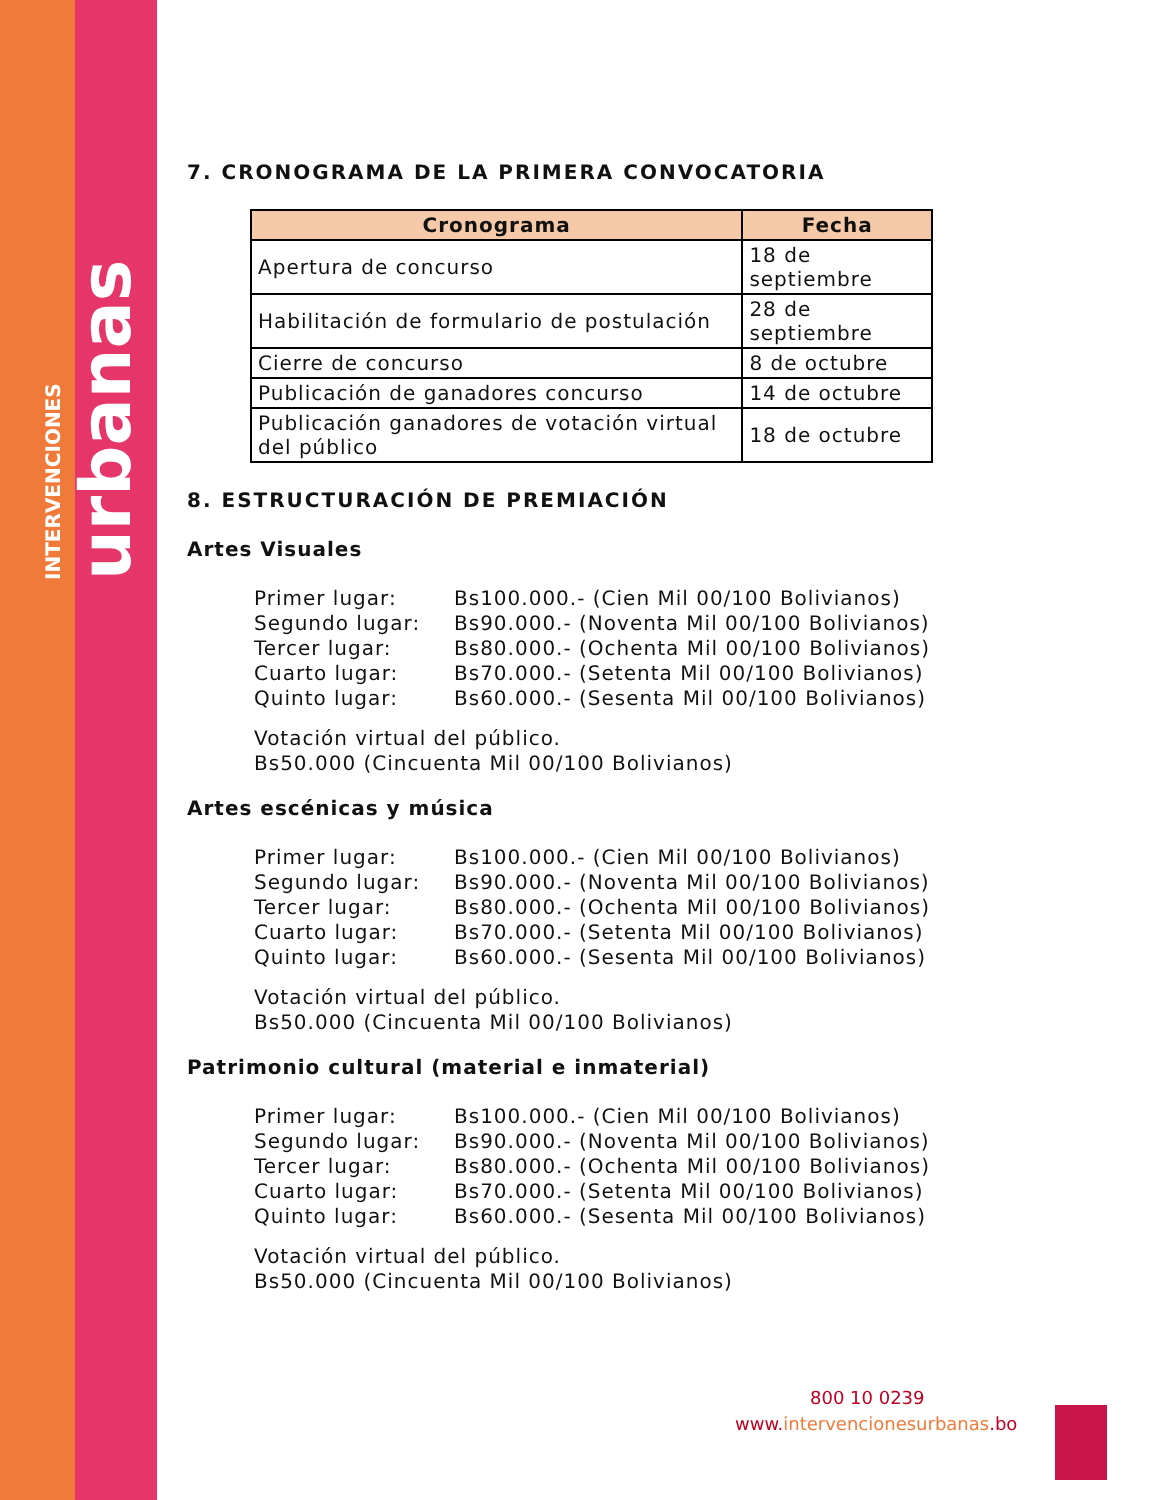INTERVENCIONES urbanas
7. CRONOGRAMA DE LA PRIMERA CONVOCATORIA
| Cronograma | Fecha |
| --- | --- |
| Apertura de concurso | 18 de septiembre |
| Habilitación de formulario de postulación | 28 de septiembre |
| Cierre de concurso | 8 de octubre |
| Publicación de ganadores concurso | 14 de octubre |
| Publicación ganadores de votación virtual del público | 18 de octubre |
8. ESTRUCTURACIÓN DE PREMIACIÓN
Artes Visuales
Primer lugar: Bs100.000.- (Cien Mil 00/100 Bolivianos)
Segundo lugar: Bs90.000.- (Noventa Mil 00/100 Bolivianos)
Tercer lugar: Bs80.000.- (Ochenta Mil 00/100 Bolivianos)
Cuarto lugar: Bs70.000.- (Setenta Mil 00/100 Bolivianos)
Quinto lugar: Bs60.000.- (Sesenta Mil 00/100 Bolivianos)
Votación virtual del público.
Bs50.000 (Cincuenta Mil 00/100 Bolivianos)
Artes escénicas y música
Primer lugar: Bs100.000.- (Cien Mil 00/100 Bolivianos)
Segundo lugar: Bs90.000.- (Noventa Mil 00/100 Bolivianos)
Tercer lugar: Bs80.000.- (Ochenta Mil 00/100 Bolivianos)
Cuarto lugar: Bs70.000.- (Setenta Mil 00/100 Bolivianos)
Quinto lugar: Bs60.000.- (Sesenta Mil 00/100 Bolivianos)
Votación virtual del público.
Bs50.000 (Cincuenta Mil 00/100 Bolivianos)
Patrimonio cultural (material e inmaterial)
Primer lugar: Bs100.000.- (Cien Mil 00/100 Bolivianos)
Segundo lugar: Bs90.000.- (Noventa Mil 00/100 Bolivianos)
Tercer lugar: Bs80.000.- (Ochenta Mil 00/100 Bolivianos)
Cuarto lugar: Bs70.000.- (Setenta Mil 00/100 Bolivianos)
Quinto lugar: Bs60.000.- (Sesenta Mil 00/100 Bolivianos)
Votación virtual del público.
Bs50.000 (Cincuenta Mil 00/100 Bolivianos)
800 10 0239
www.intervencionesurbanas.bo